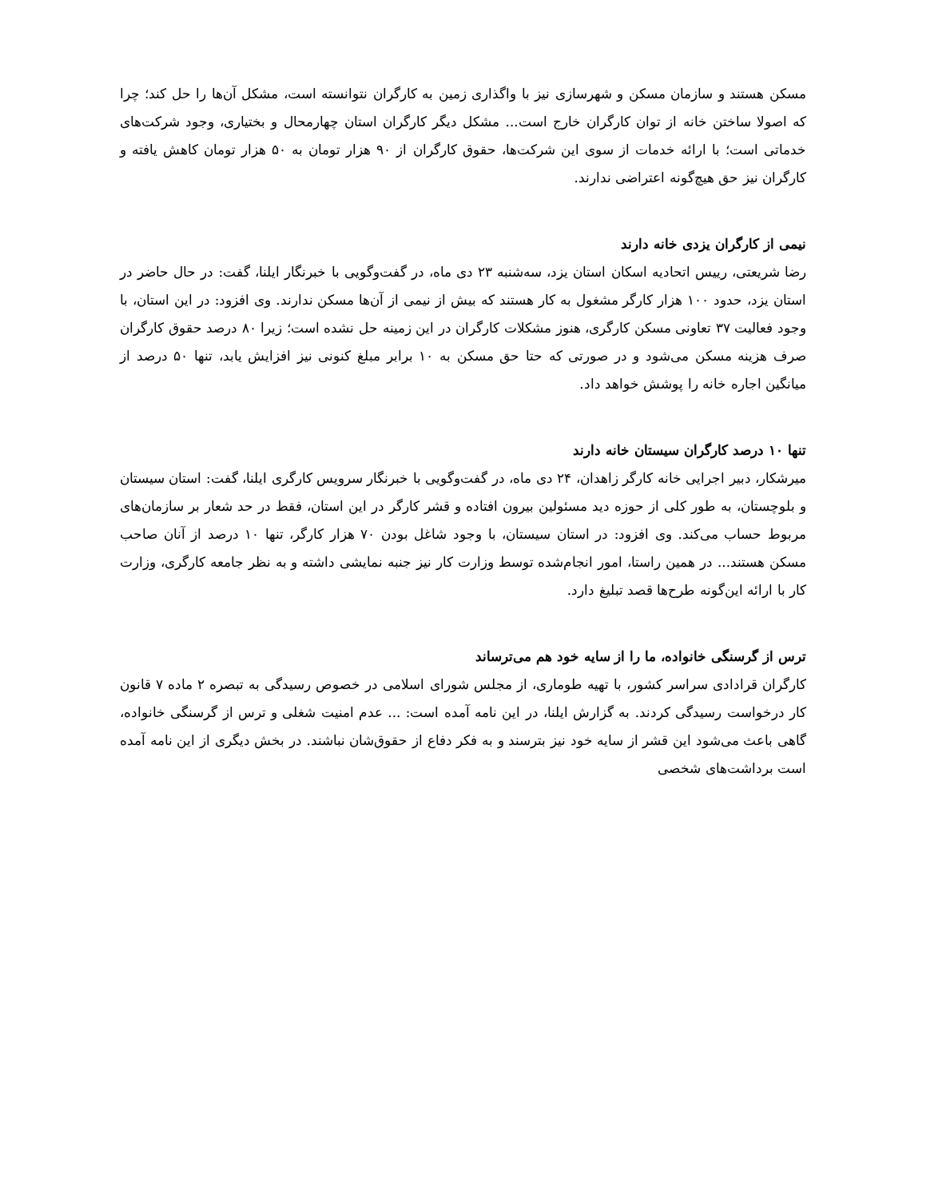مسکن هستند و سازمان مسکن و شهرسازی نیز با واگذاری زمین به کارگران نتوانسته است، مشکل آن‌ها را حل کند؛ چرا که اصولا ساختن خانه از توان کارگران خارج است... مشکل دیگر کارگران استان چهارمحال و بختیاری، وجود شرکت‌های خدماتی است؛ با ارائه خدمات از سوی این شرکت‌ها، حقوق کارگران از ۹۰ هزار تومان به ۵۰ هزار تومان کاهش یافته و کارگران نیز حق هیچ‌گونه اعتراضی ندارند.
نیمی از کارگران یزدی خانه دارند
رضا شریعتی، رییس اتحادیه اسکان استان یزد، سه‌شنبه ۲۳ دی ماه، در گفت‌وگویی با خبرنگار ایلنا، گفت: در حال حاضر در استان یزد، حدود ۱۰۰ هزار کارگر مشغول به کار هستند که بیش از نیمی از آن‌ها مسکن ندارند. وی افزود: در این استان، با وجود فعالیت ۳۷ تعاونی مسکن کارگری، هنوز مشکلات کارگران در این زمینه حل نشده است؛ زیرا ۸۰ درصد حقوق کارگران صرف هزینه مسکن می‌شود و در صورتی که حتا حق مسکن به ۱۰ برابر مبلغ کنونی نیز افزایش یابد، تنها ۵۰ درصد از میانگین اجاره خانه را پوشش خواهد داد.
تنها ۱۰ درصد کارگران سیستان خانه دارند
میرشکار، دبیر اجرایی خانه کارگر زاهدان، ۲۴ دی ماه، در گفت‌وگویی با خبرنگار سرویس کارگری ایلنا، گفت: استان سیستان و بلوچستان، به طور کلی از حوزه دید مسئولین بیرون افتاده و قشر کارگر در این استان، فقط در حد شعار بر سازمان‌های مربوط حساب می‌کند. وی افزود: در استان سیستان، با وجود شاغل بودن ۷۰ هزار کارگر، تنها ۱۰ درصد از آنان صاحب مسکن هستند... در همین راستا، امور انجام‌شده توسط وزارت کار نیز جنبه نمایشی داشته و به نظر جامعه کارگری، وزارت کار با ارائه این‌گونه طرح‌ها قصد تبلیغ دارد.
ترس از گرسنگی خانواده، ما را از سایه خود هم می‌ترساند
کارگران قرادادی سراسر کشور، با تهیه طوماری، از مجلس شورای اسلامی در خصوص رسیدگی به تبصره ۲ ماده ۷ قانون کار درخواست رسیدگی کردند. به گزارش ایلنا، در این نامه آمده است: ... عدم امنیت شغلی و ترس از گرسنگی خانواده، گاهی باعث می‌شود این قشر از سایه خود نیز بترسند و به فکر دفاع از حقوق‌شان نباشند. در بخش دیگری از این نامه آمده است برداشت‌های شخصی